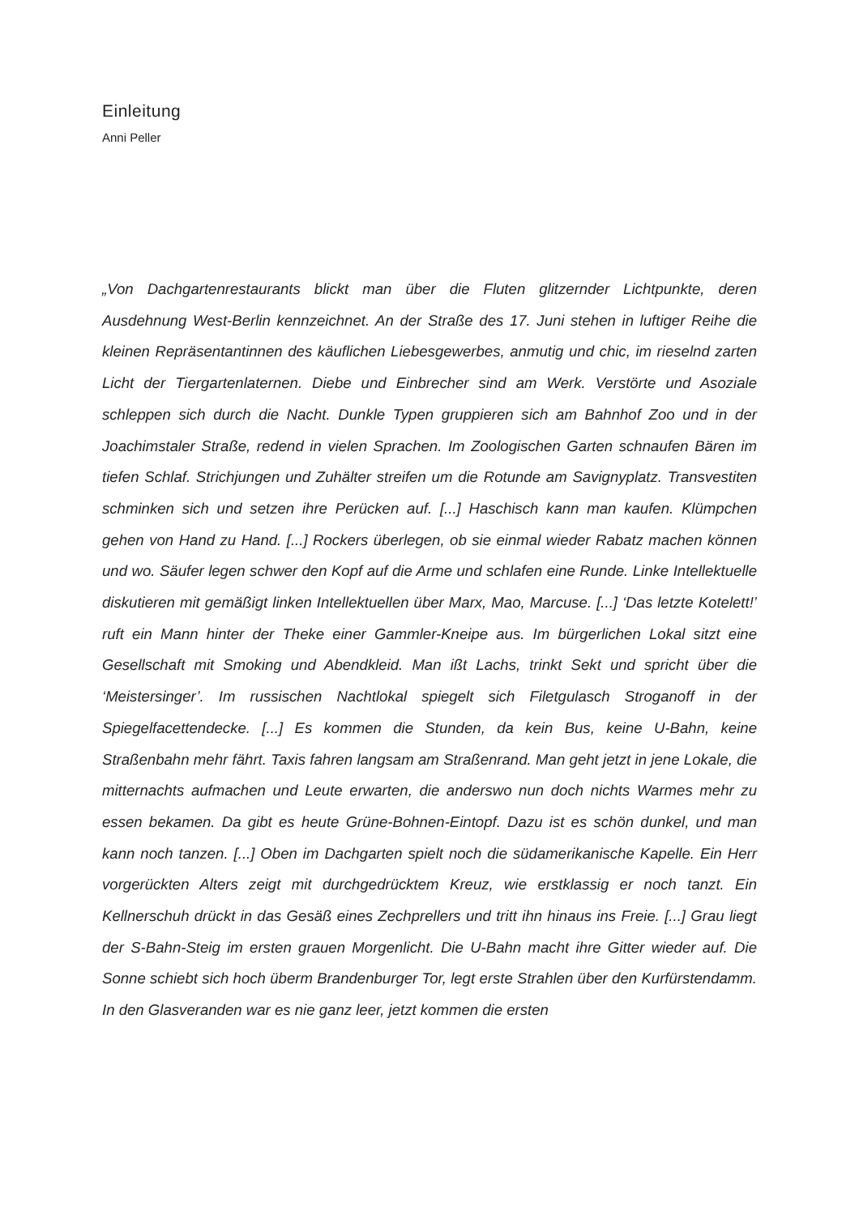Einleitung
Anni Peller
„Von Dachgartenrestaurants blickt man über die Fluten glitzernder Lichtpunkte, deren Ausdehnung West-Berlin kennzeichnet. An der Straße des 17. Juni stehen in luftiger Reihe die kleinen Repräsentantinnen des käuflichen Liebesgewerbes, anmutig und chic, im rieselnd zarten Licht der Tiergartenlaternen. Diebe und Einbrecher sind am Werk. Verstörte und Asoziale schleppen sich durch die Nacht. Dunkle Typen gruppieren sich am Bahnhof Zoo und in der Joachimstaler Straße, redend in vielen Sprachen. Im Zoologischen Garten schnaufen Bären im tiefen Schlaf. Strichjungen und Zuhälter streifen um die Rotunde am Savignyplatz. Transvestiten schminken sich und setzen ihre Perücken auf. [...] Haschisch kann man kaufen. Klümpchen gehen von Hand zu Hand. [...] Rockers überlegen, ob sie einmal wieder Rabatz machen können und wo. Säufer legen schwer den Kopf auf die Arme und schlafen eine Runde. Linke Intellektuelle diskutieren mit gemäßigt linken Intellektuellen über Marx, Mao, Marcuse. [...] ‘Das letzte Kotelett!’ ruft ein Mann hinter der Theke einer Gammler-Kneipe aus. Im bürgerlichen Lokal sitzt eine Gesellschaft mit Smoking und Abendkleid. Man ißt Lachs, trinkt Sekt und spricht über die ‘Meistersinger’. Im russischen Nachtlokal spiegelt sich Filetgulasch Stroganoff in der Spiegelfacettendecke. [...] Es kommen die Stunden, da kein Bus, keine U-Bahn, keine Straßenbahn mehr fährt. Taxis fahren langsam am Straßenrand. Man geht jetzt in jene Lokale, die mitternachts aufmachen und Leute erwarten, die anderswo nun doch nichts Warmes mehr zu essen bekamen. Da gibt es heute Grüne-Bohnen-Eintopf. Dazu ist es schön dunkel, und man kann noch tanzen. [...] Oben im Dachgarten spielt noch die südamerikanische Kapelle. Ein Herr vorgerückten Alters zeigt mit durchgedrücktem Kreuz, wie erstklassig er noch tanzt. Ein Kellnerschuh drückt in das Gesäß eines Zechprellers und tritt ihn hinaus ins Freie. [...] Grau liegt der S-Bahn-Steig im ersten grauen Morgenlicht. Die U-Bahn macht ihre Gitter wieder auf. Die Sonne schiebt sich hoch überm Brandenburger Tor, legt erste Strahlen über den Kurfürstendamm. In den Glasveranden war es nie ganz leer, jetzt kommen die ersten